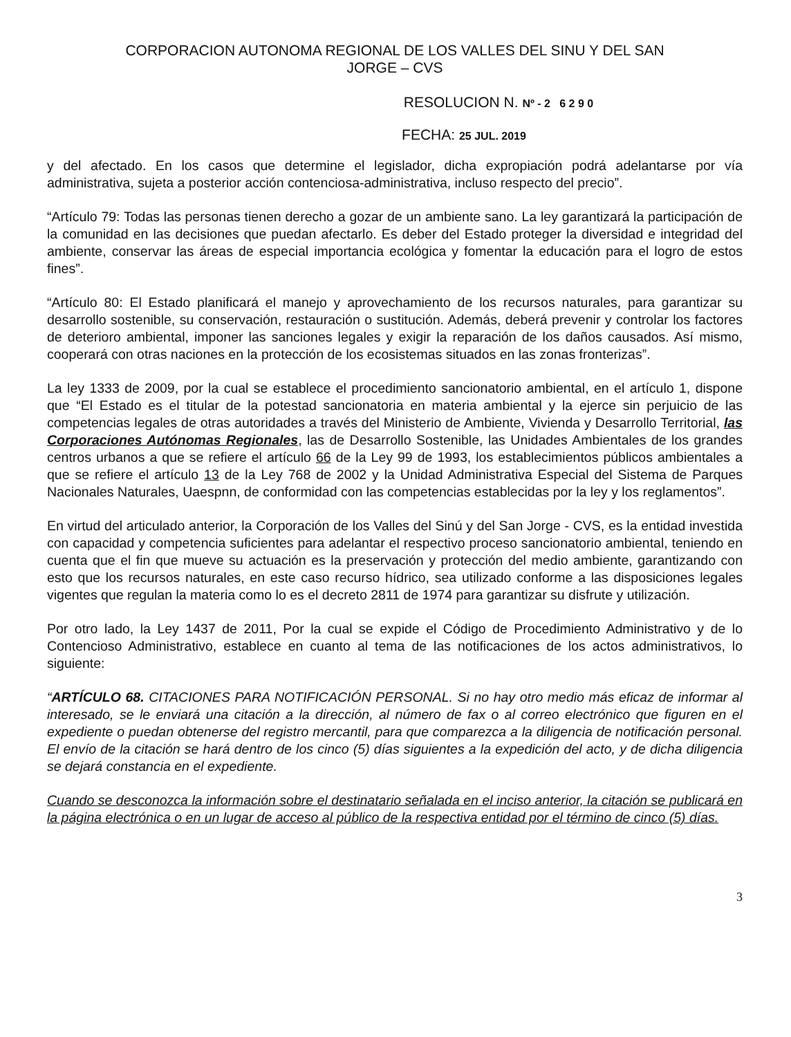CORPORACION AUTONOMA REGIONAL DE LOS VALLES DEL SINU Y DEL SAN
JORGE – CVS
RESOLUCION N. Nº - 2 6 2 9 0
FECHA: 25 JUL. 2019
y del afectado. En los casos que determine el legislador, dicha expropiación podrá adelantarse por vía administrativa, sujeta a posterior acción contenciosa-administrativa, incluso respecto del precio”.
“Artículo 79: Todas las personas tienen derecho a gozar de un ambiente sano. La ley garantizará la participación de la comunidad en las decisiones que puedan afectarlo. Es deber del Estado proteger la diversidad e integridad del ambiente, conservar las áreas de especial importancia ecológica y fomentar la educación para el logro de estos fines”.
“Artículo 80: El Estado planificará el manejo y aprovechamiento de los recursos naturales, para garantizar su desarrollo sostenible, su conservación, restauración o sustitución. Además, deberá prevenir y controlar los factores de deterioro ambiental, imponer las sanciones legales y exigir la reparación de los daños causados. Así mismo, cooperará con otras naciones en la protección de los ecosistemas situados en las zonas fronterizas”.
La ley 1333 de 2009, por la cual se establece el procedimiento sancionatorio ambiental, en el artículo 1, dispone que “El Estado es el titular de la potestad sancionatoria en materia ambiental y la ejerce sin perjuicio de las competencias legales de otras autoridades a través del Ministerio de Ambiente, Vivienda y Desarrollo Territorial, las Corporaciones Autónomas Regionales, las de Desarrollo Sostenible, las Unidades Ambientales de los grandes centros urbanos a que se refiere el artículo 66 de la Ley 99 de 1993, los establecimientos públicos ambientales a que se refiere el artículo 13 de la Ley 768 de 2002 y la Unidad Administrativa Especial del Sistema de Parques Nacionales Naturales, Uaespnn, de conformidad con las competencias establecidas por la ley y los reglamentos”.
En virtud del articulado anterior, la Corporación de los Valles del Sinú y del San Jorge - CVS, es la entidad investida con capacidad y competencia suficientes para adelantar el respectivo proceso sancionatorio ambiental, teniendo en cuenta que el fin que mueve su actuación es la preservación y protección del medio ambiente, garantizando con esto que los recursos naturales, en este caso recurso hídrico, sea utilizado conforme a las disposiciones legales vigentes que regulan la materia como lo es el decreto 2811 de 1974 para garantizar su disfrute y utilización.
Por otro lado, la Ley 1437 de 2011, Por la cual se expide el Código de Procedimiento Administrativo y de lo Contencioso Administrativo, establece en cuanto al tema de las notificaciones de los actos administrativos, lo siguiente:
“ARTÍCULO 68. CITACIONES PARA NOTIFICACIÓN PERSONAL. Si no hay otro medio más eficaz de informar al interesado, se le enviará una citación a la dirección, al número de fax o al correo electrónico que figuren en el expediente o puedan obtenerse del registro mercantil, para que comparezca a la diligencia de notificación personal. El envío de la citación se hará dentro de los cinco (5) días siguientes a la expedición del acto, y de dicha diligencia se dejará constancia en el expediente.
Cuando se desconozca la información sobre el destinatario señalada en el inciso anterior, la citación se publicará en la página electrónica o en un lugar de acceso al público de la respectiva entidad por el término de cinco (5) días.
3